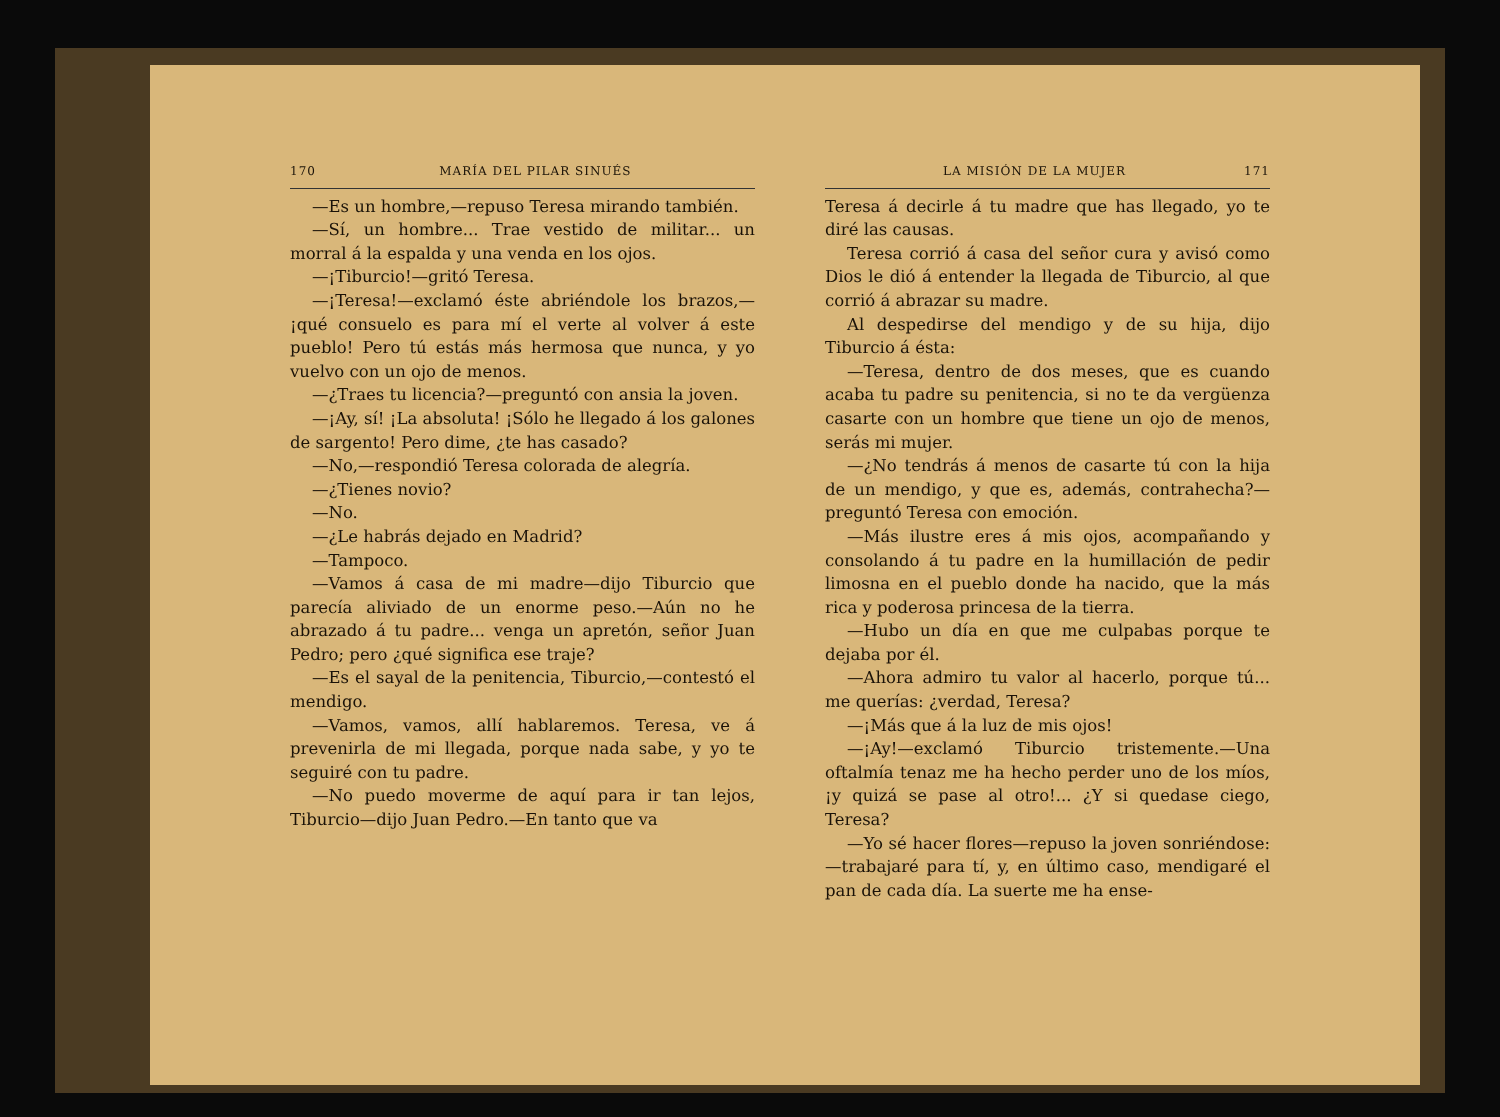170 MARÍA DEL PILAR SINUÉS
—Es un hombre,—repuso Teresa mirando también.
—Sí, un hombre... Trae vestido de militar... un morral á la espalda y una venda en los ojos.
—¡Tiburcio!—gritó Teresa.
—¡Teresa!—exclamó éste abriéndole los brazos,—¡qué consuelo es para mí el verte al volver á este pueblo! Pero tú estás más hermosa que nunca, y yo vuelvo con un ojo de menos.
—¿Traes tu licencia?—preguntó con ansia la joven.
—¡Ay, sí! ¡La absoluta! ¡Sólo he llegado á los galones de sargento! Pero dime, ¿te has casado?
—No,—respondió Teresa colorada de alegría.
—¿Tienes novio?
—No.
—¿Le habrás dejado en Madrid?
—Tampoco.
—Vamos á casa de mi madre—dijo Tiburcio que parecía aliviado de un enorme peso.—Aún no he abrazado á tu padre... venga un apretón, señor Juan Pedro; pero ¿qué significa ese traje?
—Es el sayal de la penitencia, Tiburcio,—contestó el mendigo.
—Vamos, vamos, allí hablaremos. Teresa, ve á prevenirla de mi llegada, porque nada sabe, y yo te seguiré con tu padre.
—No puedo moverme de aquí para ir tan lejos, Tiburcio—dijo Juan Pedro.—En tanto que va
LA MISIÓN DE LA MUJER 171
Teresa á decirle á tu madre que has llegado, yo te diré las causas.
Teresa corrió á casa del señor cura y avisó como Dios le dió á entender la llegada de Tiburcio, al que corrió á abrazar su madre.
Al despedirse del mendigo y de su hija, dijo Tiburcio á ésta:
—Teresa, dentro de dos meses, que es cuando acaba tu padre su penitencia, si no te da vergüenza casarte con un hombre que tiene un ojo de menos, serás mi mujer.
—¿No tendrás á menos de casarte tú con la hija de un mendigo, y que es, además, contrahecha?—preguntó Teresa con emoción.
—Más ilustre eres á mis ojos, acompañando y consolando á tu padre en la humillación de pedir limosna en el pueblo donde ha nacido, que la más rica y poderosa princesa de la tierra.
—Hubo un día en que me culpabas porque te dejaba por él.
—Ahora admiro tu valor al hacerlo, porque tú... me querías: ¿verdad, Teresa?
—¡Más que á la luz de mis ojos!
—¡Ay!—exclamó Tiburcio tristemente.—Una oftalmía tenaz me ha hecho perder uno de los míos, ¡y quizá se pase al otro!... ¿Y si quedase ciego, Teresa?
—Yo sé hacer flores—repuso la joven sonriéndose:—trabajaré para tí, y, en último caso, mendigaré el pan de cada día. La suerte me ha ense-